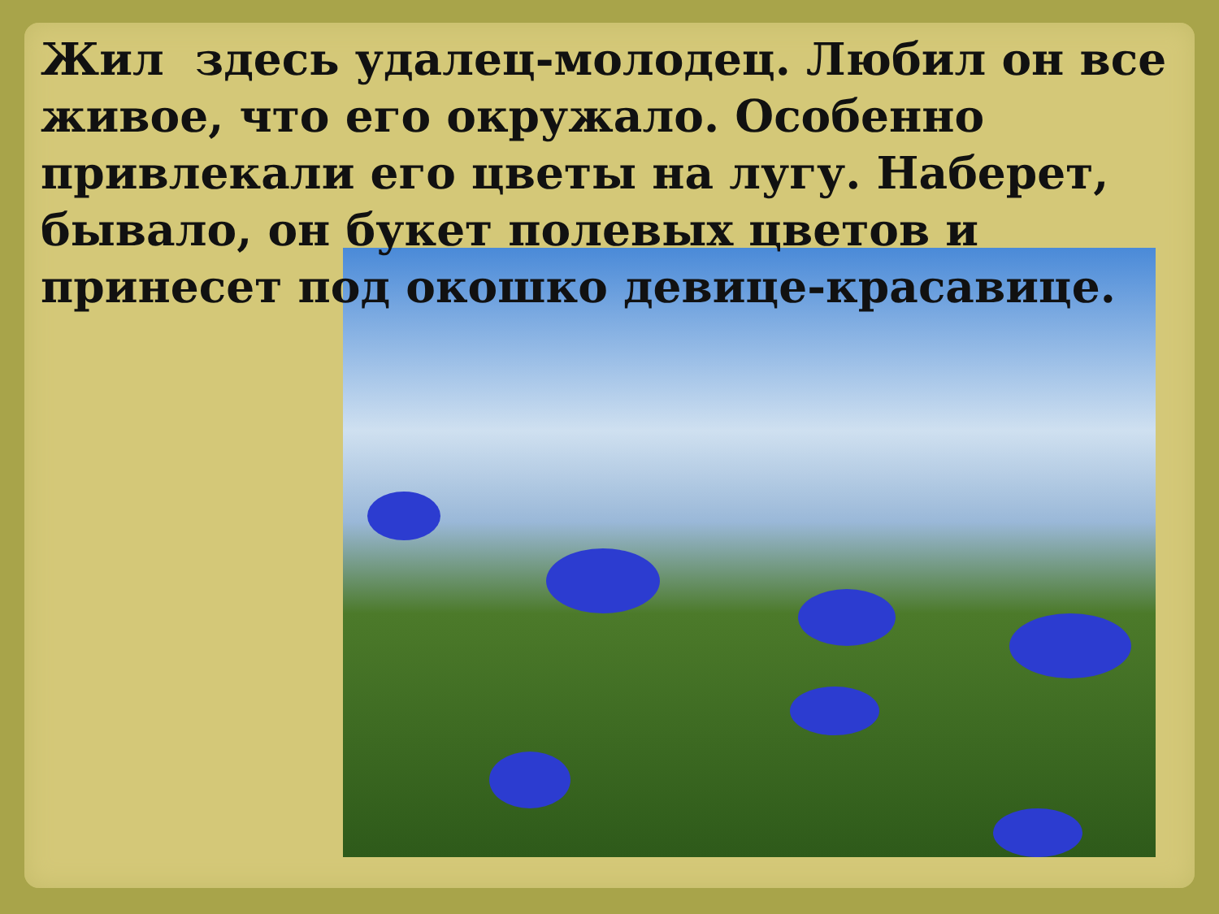Жил здесь удалец-молодец. Любил он все живое, что его окружало. Особенно привлекали его цветы на лугу. Наберет, бывало, он букет полевых цветов и принесет под окошко девице-красавице.